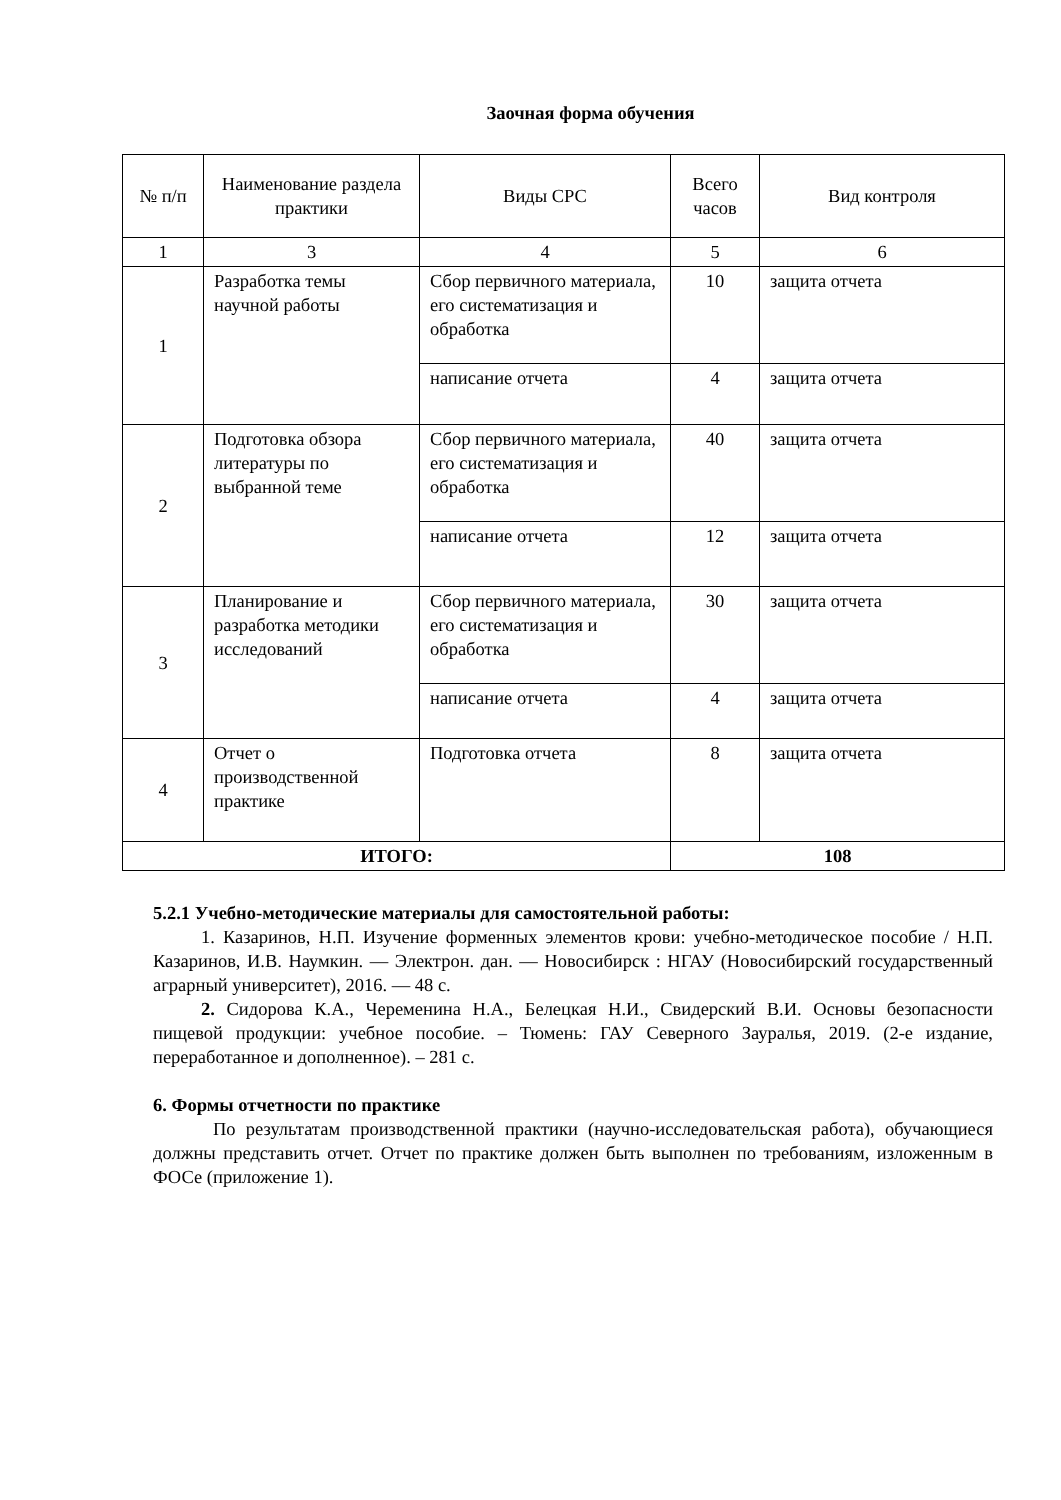Заочная форма обучения
| № п/п | Наименование раздела практики | Виды СРС | Всего часов | Вид контроля |
| --- | --- | --- | --- | --- |
| 1 | 3 | 4 | 5 | 6 |
| 1 | Разработка темы научной работы | Сбор первичного материала, его систематизация и обработка | 10 | защита отчета |
| | | написание отчета | 4 | защита отчета |
| 2 | Подготовка обзора литературы по выбранной теме | Сбор первичного материала, его систематизация и обработка | 40 | защита отчета |
| | | написание отчета | 12 | защита отчета |
| 3 | Планирование и разработка методики исследований | Сбор первичного материала, его систематизация и обработка | 30 | защита отчета |
| | | написание отчета | 4 | защита отчета |
| 4 | Отчет о производственной практике | Подготовка отчета | 8 | защита отчета |
| ИТОГО: | | | 108 | |
5.2.1 Учебно-методические материалы для самостоятельной работы:
1. Казаринов, Н.П. Изучение форменных элементов крови: учебно-методическое пособие / Н.П. Казаринов, И.В. Наумкин. — Электрон. дан. — Новосибирск : НГАУ (Новосибирский государственный аграрный университет), 2016. — 48 с.
2. Сидорова К.А., Череменина Н.А., Белецкая Н.И., Свидерский В.И. Основы безопасности пищевой продукции: учебное пособие. – Тюмень: ГАУ Северного Зауралья, 2019. (2-е издание, переработанное и дополненное). – 281 с.
6. Формы отчетности по практике
По результатам производственной практики (научно-исследовательская работа), обучающиеся должны представить отчет. Отчет по практике должен быть выполнен по требованиям, изложенным в ФОСе (приложение 1).